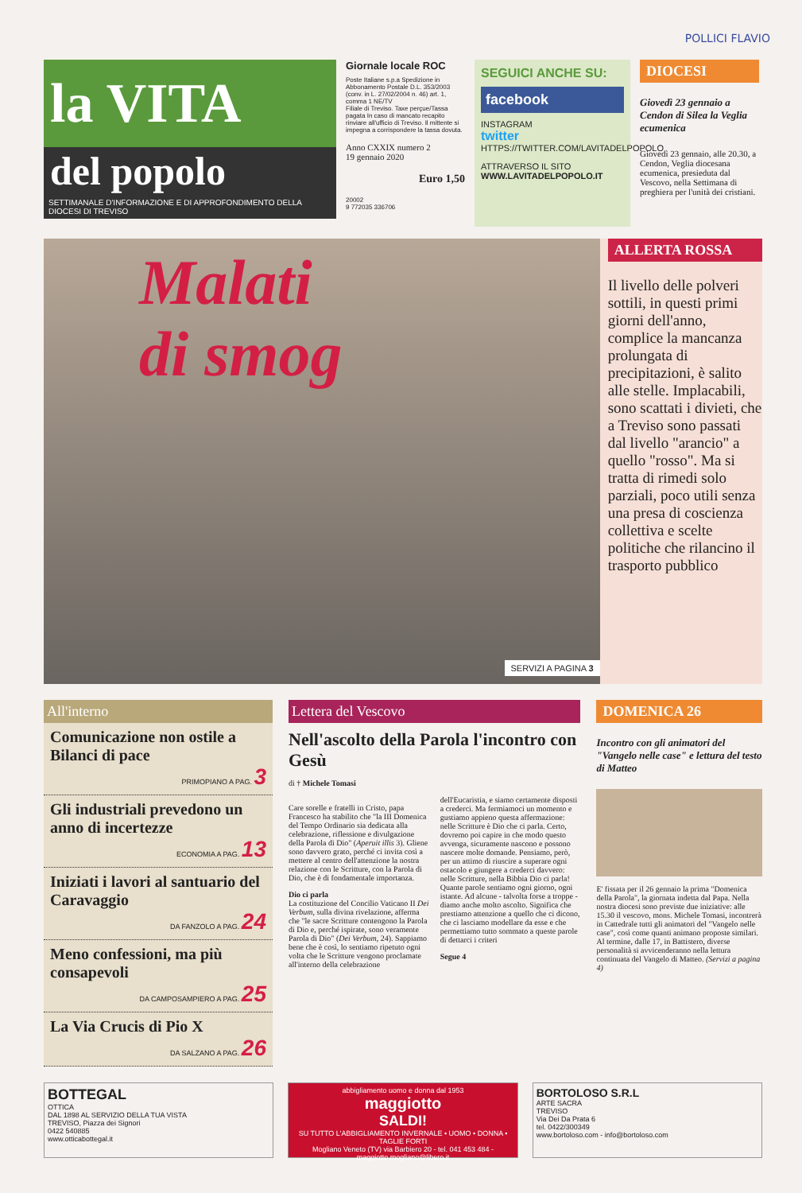POLLICI FLAVIO
la VITA
del popolo
SETTIMANALE D'INFORMAZIONE E DI APPROFONDIMENTO DELLA DIOCESI DI TREVISO
Giornale locale ROC
Poste Italiane s.p.a Spedizione in Abbonamento Postale D.L. 353/2003 (conv. in L. 27/02/2004 n. 46) art. 1, comma 1 NE/TV
Filiale di Treviso. Taxe perçue/Tassa pagata In caso di mancato recapito rinviare all'ufficio di Treviso. Il mittente si impegna a corrispondere la tassa dovuta.
Anno CXXIX numero 2
19 gennaio 2020
Euro 1,50
20002
9 772035 336706
SEGUICI ANCHE SU:
facebook
INSTAGRAM
twitter
HTTPS://TWITTER.COM/LAVITADELPOPOLO
ATTRAVERSO IL SITO
WWW.LAVITADELPOPOLO.IT
DIOCESI
Giovedì 23 gennaio a Cendon di Silea la Veglia ecumenica
Giovedì 23 gennaio, alle 20.30, a Cendon, Veglia diocesana ecumenica, presieduta dal Vescovo, nella Settimana di preghiera per l'unità dei cristiani.
Malati
di smog
SERVIZI A PAGINA 3
ALLERTA ROSSA
Il livello delle polveri sottili, in questi primi giorni dell'anno, complice la mancanza prolungata di precipitazioni, è salito alle stelle. Implacabili, sono scattati i divieti, che a Treviso sono passati dal livello "arancio" a quello "rosso". Ma si tratta di rimedi solo parziali, poco utili senza una presa di coscienza collettiva e scelte politiche che rilancino il trasporto pubblico
All'interno
Comunicazione non ostile a Bilanci di pace
PRIMOPIANO A PAG. 3
Gli industriali prevedono un anno di incertezze
ECONOMIA A PAG. 13
Iniziati i lavori al santuario del Caravaggio
DA FANZOLO A PAG. 24
Meno confessioni, ma più consapevoli
DA CAMPOSAMPIERO A PAG. 25
La Via Crucis di Pio X
DA SALZANO A PAG. 26
Lettera del Vescovo
Nell'ascolto della Parola l'incontro con Gesù
di † Michele Tomasi
Care sorelle e fratelli in Cristo, papa Francesco ha stabilito che "la III Domenica del Tempo Ordinario sia dedicata alla celebrazione, riflessione e divulgazione della Parola di Dio" (Aperuit illis 3). Gliene sono davvero grato, perché ci invita così a mettere al centro dell'attenzione la nostra relazione con le Scritture, con la Parola di Dio, che è di fondamentale importanza.
Dio ci parla
La costituzione del Concilio Vaticano II Dei Verbum, sulla divina rivelazione, afferma che "le sacre Scritture contengono la Parola di Dio e, perché ispirate, sono veramente Parola di Dio" (Dei Verbum, 24). Sappiamo bene che è così, lo sentiamo ripetuto ogni volta che le Scritture vengono proclamate all'interno della celebrazione dell'Eucaristia, e siamo certamente disposti a crederci. Ma fermiamoci un momento e gustiamo appieno questa affermazione: nelle Scritture è Dio che ci parla. Certo, dovremo poi capire in che modo questo avvenga, sicuramente nascono e possono nascere molte domande. Pensiamo, però, per un attimo di riuscire a superare ogni ostacolo e giungere a crederci davvero: nelle Scritture, nella Bibbia Dio ci parla! Quante parole sentiamo ogni giorno, ogni istante. Ad alcune - talvolta forse a troppe - diamo anche molto ascolto. Significa che prestiamo attenzione a quello che ci dicono, che ci lasciamo modellare da esse e che permettiamo tutto sommato a queste parole di dettarci i criteri
Segue 4
DOMENICA 26
Incontro con gli animatori del "Vangelo nelle case" e lettura del testo di Matteo
E' fissata per il 26 gennaio la prima "Domenica della Parola", la giornata indetta dal Papa. Nella nostra diocesi sono previste due iniziative: alle 15.30 il vescovo, mons. Michele Tomasi, incontrerà in Cattedrale tutti gli animatori del "Vangelo nelle case", così come quanti animano proposte similari. Al termine, dalle 17, in Battistero, diverse personalità si avvicenderanno nella lettura continuata del Vangelo di Matteo. (Servizi a pagina 4)
BOTTEGAL
OTTICA
DAL 1898 AL SERVIZIO DELLA TUA VISTA
TREVISO, Piazza dei Signori
0422 540885
www.otticabottegal.it
abbigliamento uomo e donna dal 1953
maggiotto
SALDI!
SU TUTTO L'ABBIGLIAMENTO INVERNALE • UOMO • DONNA • TAGLIE FORTI
Mogliano Veneto (TV) via Barbiero 20 - tel. 041 453 484 - maggiotto.mogliano@libero.it
BORTOLOSO S.R.L
ARTE SACRA
TREVISO
Via Dei Da Prata 6
tel. 0422/300349
www.bortoloso.com - info@bortoloso.com